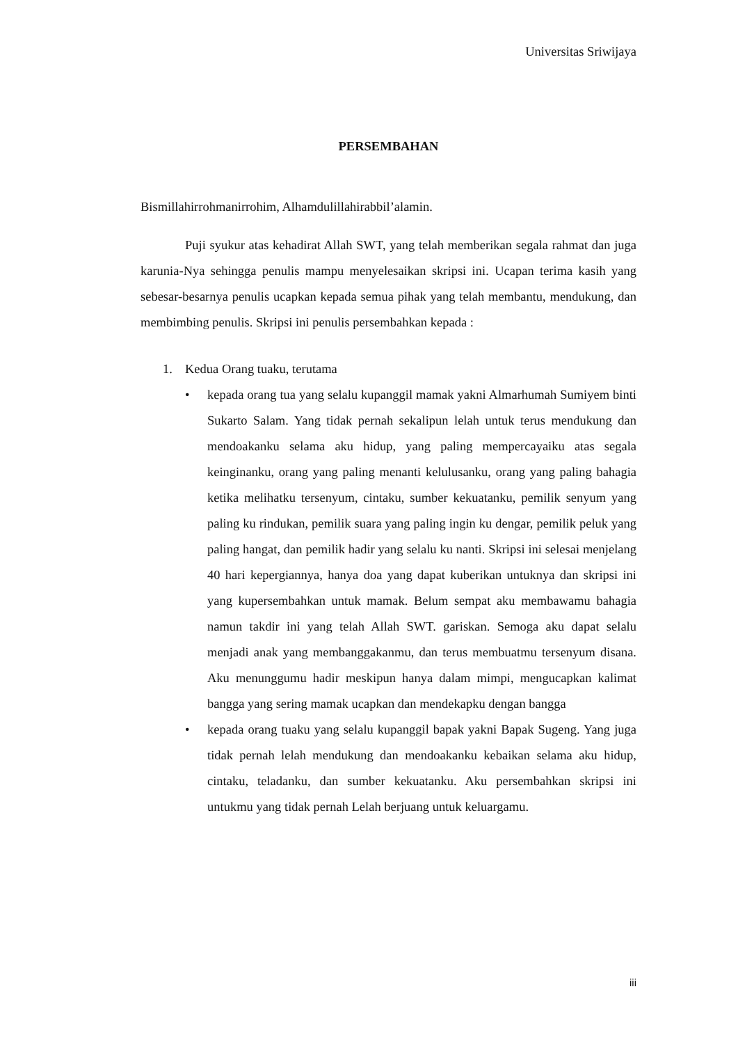Universitas Sriwijaya
PERSEMBAHAN
Bismillahirrohmanirrohim, Alhamdulillahirabbil’alamin.
Puji syukur atas kehadirat Allah SWT, yang telah memberikan segala rahmat dan juga karunia-Nya sehingga penulis mampu menyelesaikan skripsi ini. Ucapan terima kasih yang sebesar-besarnya penulis ucapkan kepada semua pihak yang telah membantu, mendukung, dan membimbing penulis. Skripsi ini penulis persembahkan kepada :
1. Kedua Orang tuaku, terutama
• kepada orang tua yang selalu kupanggil mamak yakni Almarhumah Sumiyem binti Sukarto Salam. Yang tidak pernah sekalipun lelah untuk terus mendukung dan mendoakanku selama aku hidup, yang paling mempercayaiku atas segala keinginanku, orang yang paling menanti kelulusanku, orang yang paling bahagia ketika melihatku tersenyum, cintaku, sumber kekuatanku, pemilik senyum yang paling ku rindukan, pemilik suara yang paling ingin ku dengar, pemilik peluk yang paling hangat, dan pemilik hadir yang selalu ku nanti. Skripsi ini selesai menjelang 40 hari kepergiannya, hanya doa yang dapat kuberikan untuknya dan skripsi ini yang kupersembahkan untuk mamak. Belum sempat aku membawamu bahagia namun takdir ini yang telah Allah SWT. gariskan. Semoga aku dapat selalu menjadi anak yang membanggakanmu, dan terus membuatmu tersenyum disana. Aku menunggumu hadir meskipun hanya dalam mimpi, mengucapkan kalimat bangga yang sering mamak ucapkan dan mendekapku dengan bangga
• kepada orang tuaku yang selalu kupanggil bapak yakni Bapak Sugeng. Yang juga tidak pernah lelah mendukung dan mendoakanku kebaikan selama aku hidup, cintaku, teladanku, dan sumber kekuatanku. Aku persembahkan skripsi ini untukmu yang tidak pernah Lelah berjuang untuk keluargamu.
iii